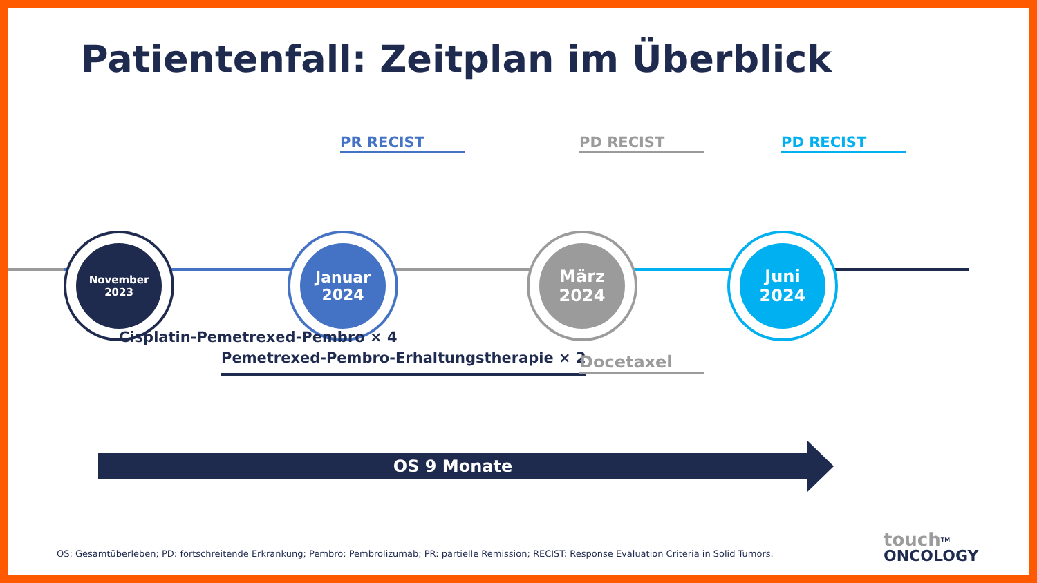Patientenfall: Zeitplan im Überblick
November
2023
Januar
2024
März
2024
Juni
2024
PR RECIST PD RECIST PD RECIST
Cisplatin-Pemetrexed-Pembro × 4
Pemetrexed-Pembro-Erhaltungstherapie × 2
Docetaxel
OS 9 Monate
OS: Gesamtüberleben; PD: fortschreitende Erkrankung; Pembro: Pembrolizumab; PR: partielle Remission; RECIST: Response Evaluation Criteria in Solid Tumors.
touch<sup>TM</sup>
ONCOLOGY